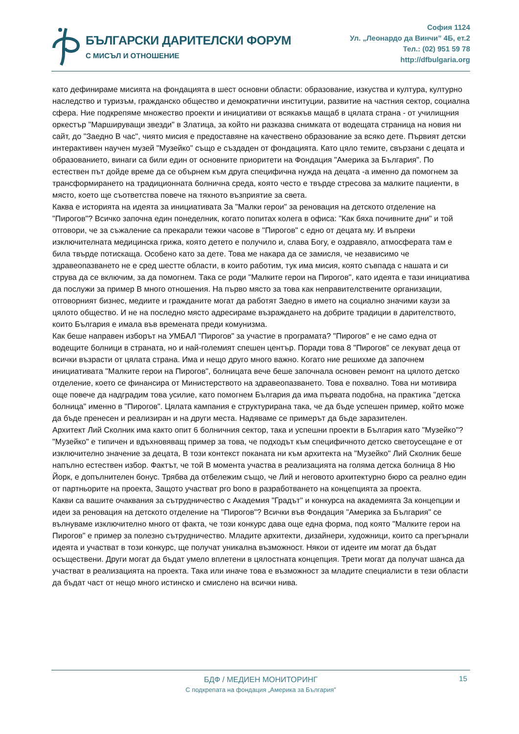БЪЛГАРСКИ ДАРИТЕЛСКИ ФОРУМ
С МИСЪЛ И ОТНОШЕНИЕ
София 1124
Ул. „Леонардо да Винчи” 4Б, ет.2
Тел.: (02) 951 59 78
http://dfbulgaria.org
като дефинираме мисията на фондацията в шест основни области: образование, изкуства и култура, културно наследство и туризъм, гражданско общество и демократични институции, развитие на частния сектор, социална сфера. Ние подкрепяме множество проекти и инициативи от всякакъв мащаб в цялата страна - от училищния оркестър "Маршируващи звезди" в Златица, за който ни разказва снимката от водещата страница на новия ни сайт, до "Заедно В час", чиято мисия е предоставяне на качествено образование за всяко дете. Първият детски интерактивен научен музей "Музейко" също е създаден от фондацията. Като цяло темите, свързани с децата и образованието, винаги са били един от основните приоритети на Фондация "Америка за България". По естествен път дойде време да се обърнем към друга специфична нужда на децата -а именно да помогнем за трансформирането на традиционната болнична среда, която често е твърде стресова за малките пациенти, в място, което ще съответства повече на тяхното възприятие за света.
Каква е историята на идеята за инициативата За "Малки герои" за реновация на детското отделение на "Пирогов"? Всичко започна един понеделник, когато попитах колега в офиса: "Как бяха почивните дни" и той отговори, че за съжаление са прекарали тежки часове в "Пирогов" с едно от децата му. И въпреки изключителната медицинска грижа, която детето е получило и, слава Богу, е оздравяло, атмосферата там е била твърде потискаща. Особено като за дете. Това ме накара да се замисля, че независимо че здравеопазването не е сред шестте области, в които работим, тук има мисия, която съвпада с нашата и си струва да се включим, за да помогнем. Така се роди "Малките герои на Пирогов", като идеята е тази инициатива да послужи за пример В много отношения. На първо място за това как неправителствените организации, отговорният бизнес, медиите и гражданите могат да работят Заедно в името на социално значими каузи за цялото общество. И не на последно място адресираме възраждането на добрите традиции в дарителството, които България е имала във времената преди комунизма.
Как беше направен изборът на УМБАЛ "Пирогов" за участие в програмата? "Пирогов" е не само една от водещите болници в страната, но и най-големият спешен център. Поради това 8 "Пирогов" се лекуват деца от всички възрасти от цялата страна. Има и нещо друго много важно. Когато ние решихме да започнем инициативата "Малките герои на Пирогов", болницата вече беше започнала основен ремонт на цялото детско отделение, което се финансира от Министерството на здравеопазването. Това е похвално. Това ни мотивира още повече да надградим това усилие, като помогнем България да има първата подобна, на практика "детска болница" именно в "Пирогов". Цялата кампания е структурирана така, че да бъде успешен пример, който може да бъде пренесен и реализиран и на други места. Надяваме се примерът да бъде заразителен.
Архитект Лий Сколник има както опит 6 болничния сектор, така и успешни проекти в България като "Музейко"? "Музейко" е типичен и вдъхновяващ пример за това, че подходът към специфичното детско светоусещане е от изключително значение за децата, В този контекст поканата ни към архитекта на "Музейко" Лий Сколник беше напълно естествен избор. Фактът, че той В момента участва в реализацията на голяма детска болница 8 Ню Йорк, е допълнителен бонус. Трябва да отбележим също, че Лий и неговото архитектурно бюро са реално един от партньорите на проекта, Защото участват pro bono в разработването на концепцията за проекта.
Какви са вашите очаквания за сътрудничество с Академия "Градът" и конкурса на академията За концепции и идеи за реновация на детското отделение на "Пирогов"? Всички във Фондация "Америка за България" се вълнуваме изключително много от факта, че този конкурс дава още една форма, под която "Малките герои на Пирогов" е пример за полезно сътрудничество. Младите архитекти, дизайнери, художници, които са прегърнали идеята и участват в този конкурс, ще получат уникална възможност. Някои от идеите им могат да бъдат осъществени. Други могат да бъдат умело вплетени в цялостната концепция. Трети могат да получат шанса да участват в реализацията на проекта. Така или иначе това е възможност за младите специалисти в тези области да бъдат част от нещо много истинско и смислено на всички нива.
БДФ / МЕДИЕН МОНИТОРИНГ
С подкрепата на фондация „Америка за България”
15